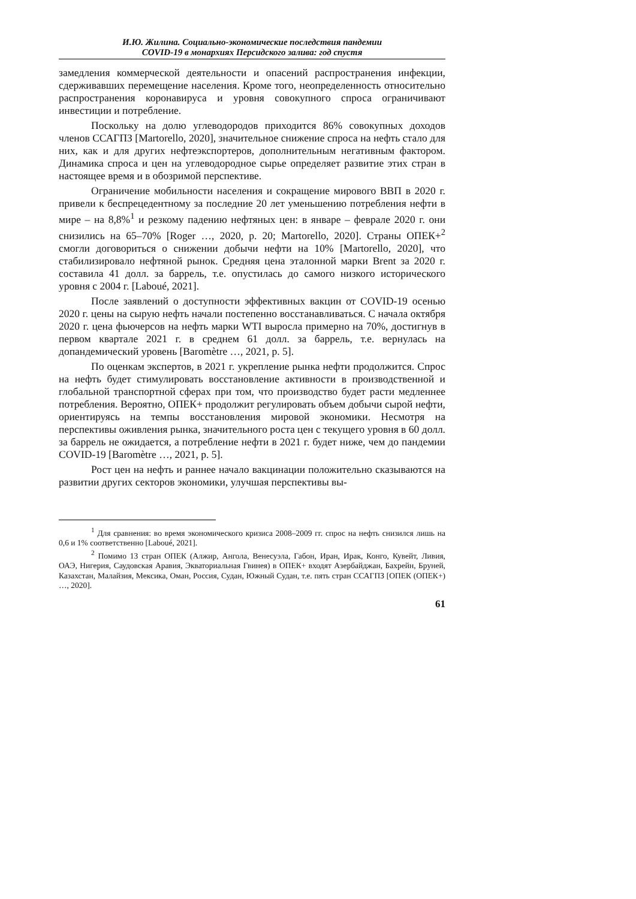И.Ю. Жилина. Социально-экономические последствия пандемии
COVID-19 в монархиях Персидского залива: год спустя
замедления коммерческой деятельности и опасений распространения инфекции, сдерживавших перемещение населения. Кроме того, неопределенность относительно распространения коронавируса и уровня совокупного спроса ограничивают инвестиции и потребление.
Поскольку на долю углеводородов приходится 86% совокупных доходов членов ССАГПЗ [Martorello, 2020], значительное снижение спроса на нефть стало для них, как и для других нефтеэкспортеров, дополнительным негативным фактором. Динамика спроса и цен на углеводородное сырье определяет развитие этих стран в настоящее время и в обозримой перспективе.
Ограничение мобильности населения и сокращение мирового ВВП в 2020 г. привели к беспрецедентному за последние 20 лет уменьшению потребления нефти в мире – на 8,8%<sup>1</sup> и резкому падению нефтяных цен: в январе – феврале 2020 г. они снизились на 65–70% [Roger …, 2020, p. 20; Martorello, 2020]. Страны ОПЕК+<sup>2</sup> смогли договориться о снижении добычи нефти на 10% [Martorello, 2020], что стабилизировало нефтяной рынок. Средняя цена эталонной марки Brent за 2020 г. составила 41 долл. за баррель, т.е. опустилась до самого низкого исторического уровня с 2004 г. [Laboué, 2021].
После заявлений о доступности эффективных вакцин от COVID-19 осенью 2020 г. цены на сырую нефть начали постепенно восстанавливаться. С начала октября 2020 г. цена фьючерсов на нефть марки WTI выросла примерно на 70%, достигнув в первом квартале 2021 г. в среднем 61 долл. за баррель, т.е. вернулась на допандемический уровень [Baromètre …, 2021, p. 5].
По оценкам экспертов, в 2021 г. укрепление рынка нефти продолжится. Спрос на нефть будет стимулировать восстановление активности в производственной и глобальной транспортной сферах при том, что производство будет расти медленнее потребления. Вероятно, ОПЕК+ продолжит регулировать объем добычи сырой нефти, ориентируясь на темпы восстановления мировой экономики. Несмотря на перспективы оживления рынка, значительного роста цен с текущего уровня в 60 долл. за баррель не ожидается, а потребление нефти в 2021 г. будет ниже, чем до пандемии COVID-19 [Baromètre …, 2021, p. 5].
Рост цен на нефть и раннее начало вакцинации положительно сказываются на развитии других секторов экономики, улучшая перспективы вы-
<sup>1</sup> Для сравнения: во время экономического кризиса 2008–2009 гг. спрос на нефть снизился лишь на 0,6 и 1% соответственно [Laboué, 2021].
<sup>2</sup> Помимо 13 стран ОПЕК (Алжир, Ангола, Венесуэла, Габон, Иран, Ирак, Конго, Кувейт, Ливия, ОАЭ, Нигерия, Саудовская Аравия, Экваториальная Гвинея) в ОПЕК+ входят Азербайджан, Бахрейн, Бруней, Казахстан, Малайзия, Мексика, Оман, Россия, Судан, Южный Судан, т.е. пять стран ССАГПЗ [ОПЕК (ОПЕК+) …, 2020].
61